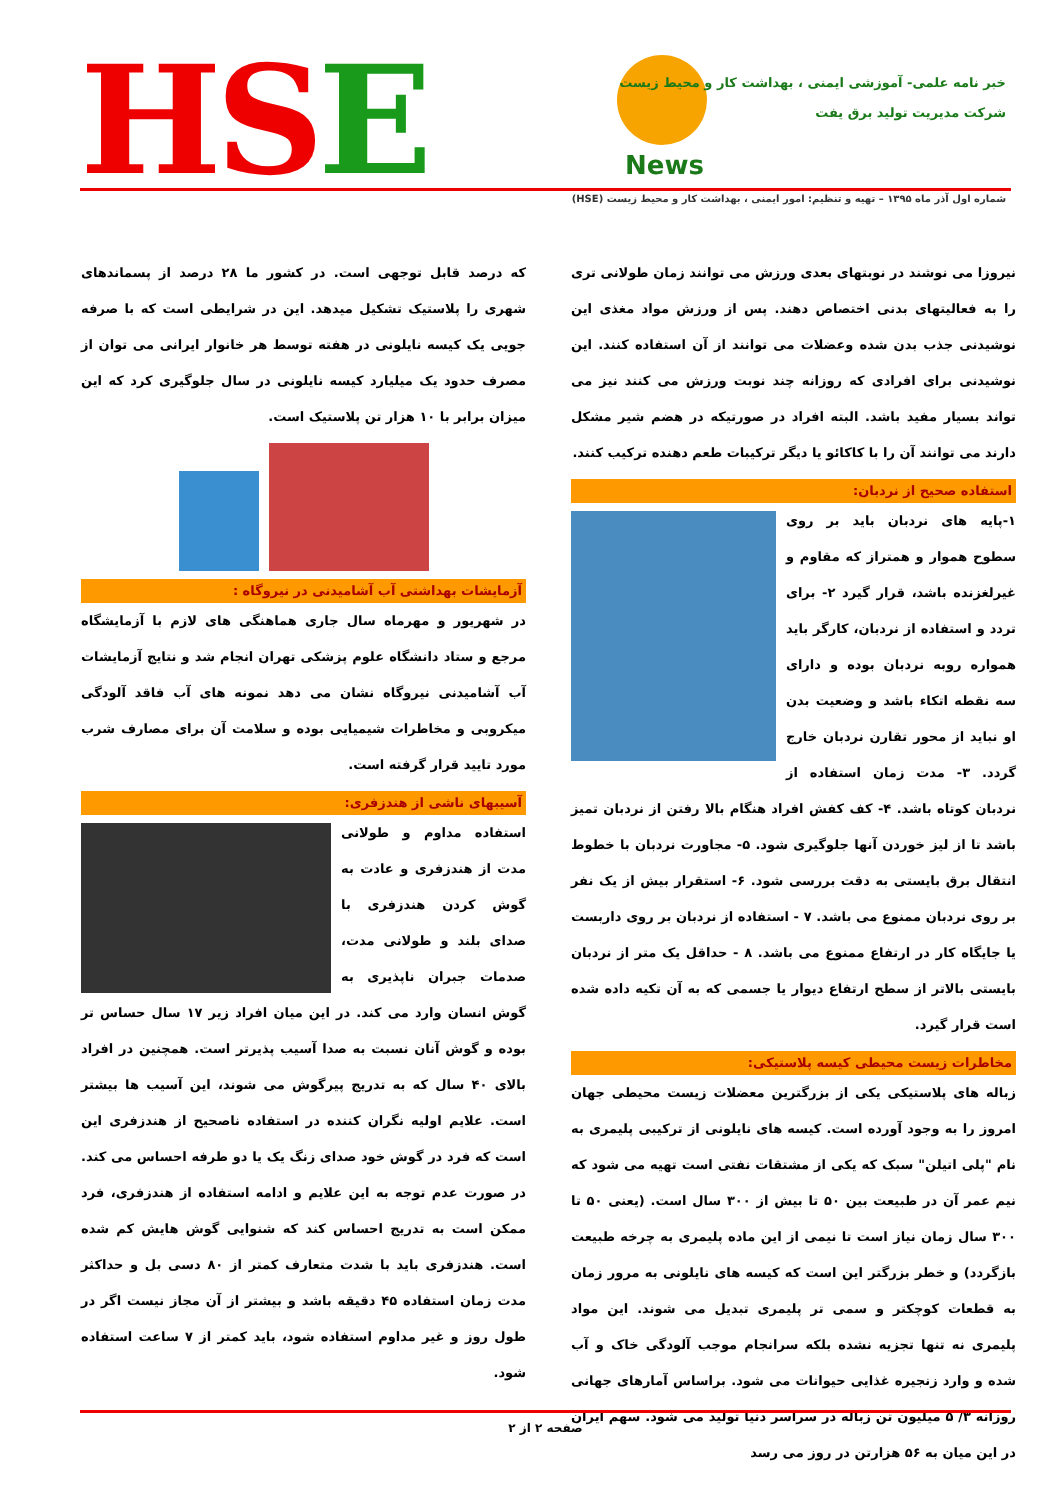HSE News
خبر نامه علمی- آموزشی ایمنی ، بهداشت کار و محیط زیست
شرکت مدیریت تولید برق یفت
شماره اول آذر ماه ۱۳۹۵ – تهیه و تنظیم: امور ایمنی ، بهداشت کار و محیط زیست (HSE)
نیروزا می نوشند در نوبتهای بعدی ورزش می توانند زمان طولانی تری را به فعالیتهای بدنی اختصاص دهند. پس از ورزش مواد مغذی این نوشیدنی جذب بدن شده وعضلات می توانند از آن استفاده کنند. این نوشیدنی برای افرادی که روزانه چند نوبت ورزش می کنند نیز می تواند بسیار مفید باشد. البته افراد در صورتیکه در هضم شیر مشکل دارند می توانند آن را با کاکائو یا دیگر ترکیبات طعم دهنده ترکیب کنند.
استفاده صحیح از نردبان:
۱-پایه های نردبان باید بر روی سطوح هموار و همتراز که مقاوم و غیرلغزنده باشد، قرار گیرد ۲- برای تردد و استفاده از نردبان، کارگر باید همواره روبه نردبان بوده و دارای سه نقطه اتکاء باشد و وضعیت بدن او نباید از محور تقارن نردبان خارج گردد. ۳- مدت زمان استفاده از نردبان کوتاه باشد. ۴- کف کفش افراد هنگام بالا رفتن از نردبان تمیز باشد تا از لیز خوردن آنها جلوگیری شود. ۵- مجاورت نردبان با خطوط انتقال برق بایستی به دقت بررسی شود. ۶- استقرار بیش از یک نفر بر روی نردبان ممنوع می باشد. ۷ - استفاده از نردبان بر روی داربست یا جایگاه کار در ارتفاع ممنوع می باشد. ۸ - حداقل یک متر از نردبان بایستی بالاتر از سطح ارتفاع دیوار یا جسمی که به آن تکیه داده شده است قرار گیرد.
مخاطرات زیست محیطی کیسه پلاستیکی:
زباله های پلاستیکی یکی از بزرگترین معضلات زیست محیطی جهان امروز را به وجود آورده است. کیسه های نایلونی از ترکیبی پلیمری به نام "پلی اتیلن" سبک که یکی از مشتقات نفتی است تهیه می شود که نیم عمر آن در طبیعت بین ۵۰ تا بیش از ۳۰۰ سال است. (یعنی ۵۰ تا ۳۰۰ سال زمان نیاز است تا نیمی از این ماده پلیمری به چرخه طبیعت بازگردد) و خطر بزرگتر این است که کیسه های نایلونی به مرور زمان به قطعات کوچکتر و سمی تر پلیمری تبدیل می شوند. این مواد پلیمری نه تنها تجزیه نشده بلکه سرانجام موجب آلودگی خاک و آب شده و وارد زنجیره غذایی حیوانات می شود. براساس آمارهای جهانی روزانه ۳/ ۵ میلیون تن زباله در سراسر دنیا تولید می شود. سهم ایران در این میان به ۵۶ هزارتن در روز می رسد
که درصد قابل توجهی است. در کشور ما ۲۸ درصد از پسماندهای شهری را پلاستیک تشکیل میدهد. این در شرایطی است که با صرفه جویی یک کیسه نایلونی در هفته توسط هر خانوار ایرانی می توان از مصرف حدود یک میلیارد کیسه نایلونی در سال جلوگیری کرد که این میزان برابر با ۱۰ هزار تن پلاستیک است.
آزمایشات بهداشتی آب آشامیدنی در نیروگاه :
در شهریور و مهرماه سال جاری هماهنگی های لازم با آزمایشگاه مرجع و ستاد دانشگاه علوم پزشکی تهران انجام شد و نتایج آزمایشات آب آشامیدنی نیروگاه نشان می دهد نمونه های آب فاقد آلودگی میکروبی و مخاطرات شیمیایی بوده و سلامت آن برای مصارف شرب مورد تایید قرار گرفته است.
آسیبهای ناشی از هندزفری:
استفاده مداوم و طولانی مدت از هندزفری و عادت به گوش کردن هندزفری با صدای بلند و طولانی مدت، صدمات جبران ناپذیری به گوش انسان وارد می کند. در این میان افراد زیر ۱۷ سال حساس تر بوده و گوش آنان نسبت به صدا آسیب پذیرتر است. همچنین در افراد بالای ۴۰ سال که به تدریج پیرگوش می شوند، این آسیب ها بیشتر است. علایم اولیه نگران کننده در استفاده ناصحیح از هندزفری این است که فرد در گوش خود صدای زنگ یک یا دو طرفه احساس می کند. در صورت عدم توجه به این علایم و ادامه استفاده از هندزفری، فرد ممکن است به تدریج احساس کند که شنوایی گوش هایش کم شده است. هندزفری باید با شدت متعارف کمتر از ۸۰ دسی بل و حداکثر مدت زمان استفاده ۴۵ دقیقه باشد و بیشتر از آن مجاز نیست اگر در طول روز و غیر مداوم استفاده شود، باید کمتر از ۷ ساعت استفاده شود.
صفحه ۲ از ۲